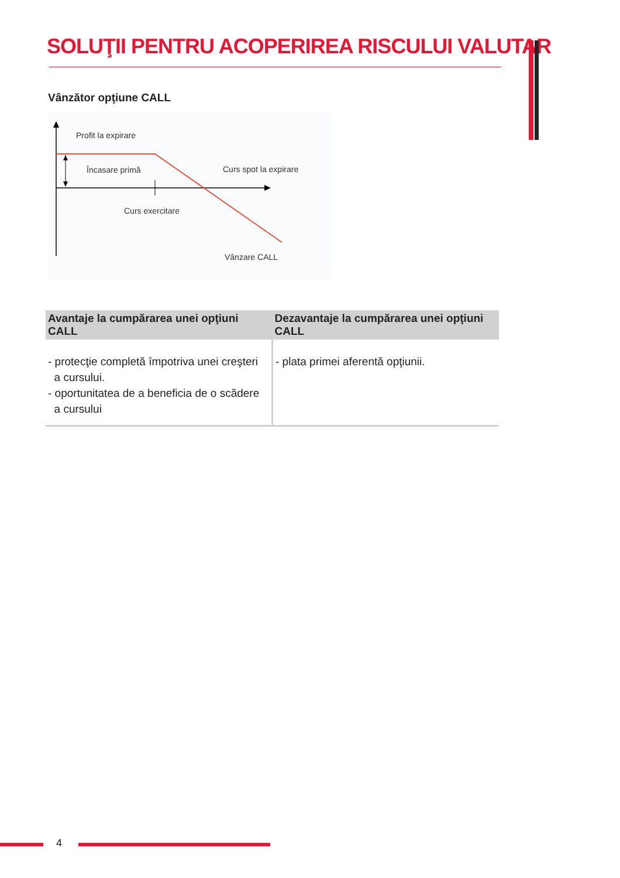SOLUŢII PENTRU ACOPERIREA RISCULUI VALUTAR
Vânzător opţiune CALL
Profit la expirare
Încasare primă Curs spot la expirare
Curs exercitare
Vânzare CALL
| Avantaje la cumpărarea unei opţiuni CALL | Dezavantaje la cumpărarea unei opţiuni CALL |
| --- | --- |
| - protecţie completă împotriva unei creşteri a cursului. - oportunitatea de a beneficia de o scădere a cursului | - plata primei aferentă opţiunii. |
4